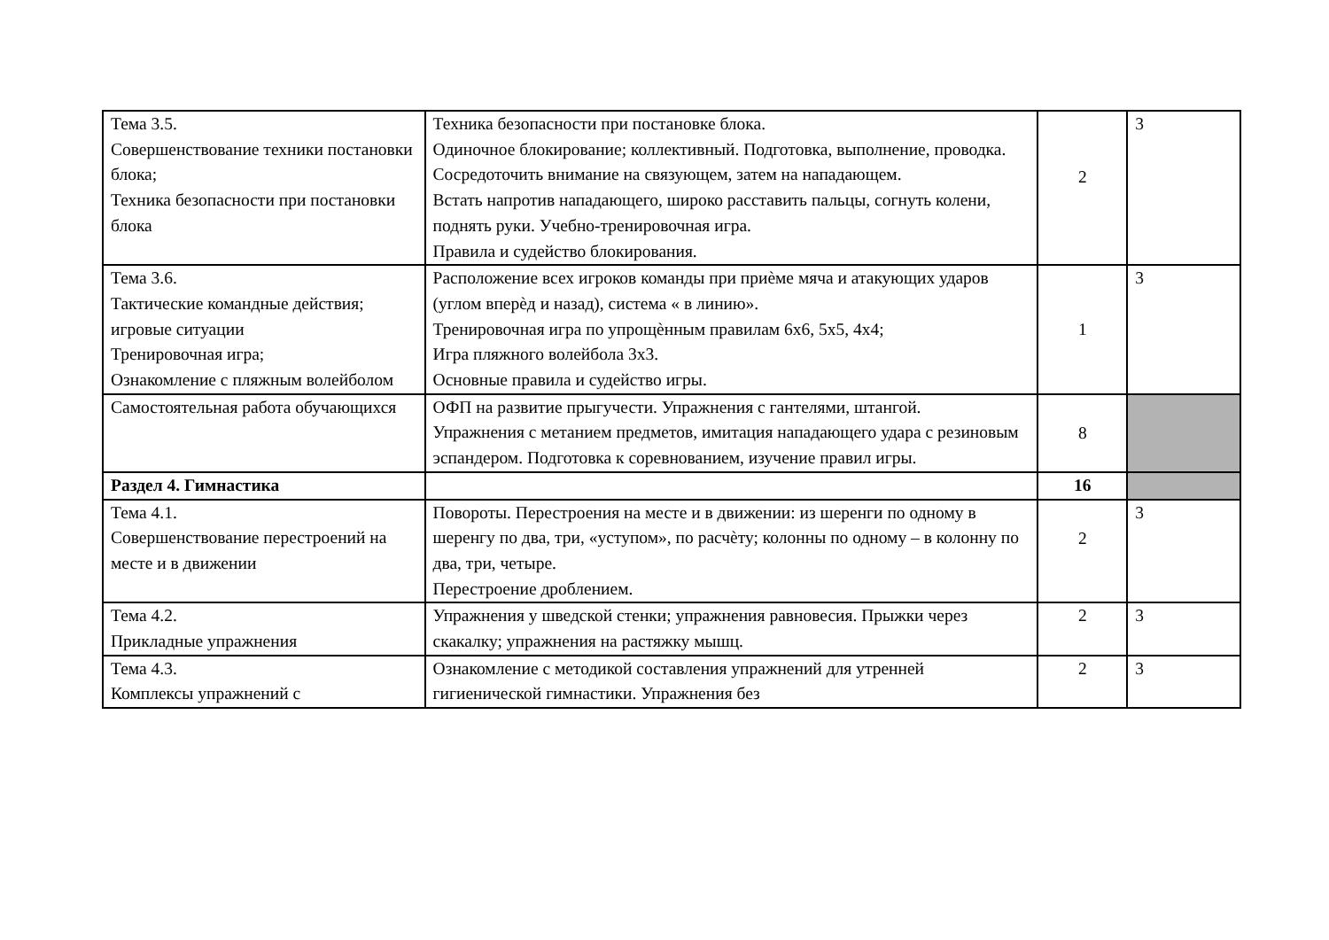| Тема 3.5. Совершенствование техники постановки блока; Техника безопасности при постановки блока | Техника безопасности при постановке блока. Одиночное блокирование; коллективный. Подготовка, выполнение, проводка. Сосредоточить внимание на связующем, затем на нападающем. Встать напротив нападающего, широко расставить пальцы, согнуть колени, поднять руки. Учебно-тренировочная игра. Правила и судейство блокирования. | 2 | 3 |
| Тема 3.6. Тактические командные действия; игровые ситуации Тренировочная игра; Ознакомление с пляжным волейболом | Расположение всех игроков команды при приѐме мяча и атакующих ударов (углом вперѐд и назад), система « в линию». Тренировочная игра по упрощѐнным правилам 6х6, 5х5, 4х4; Игра пляжного волейбола 3х3. Основные правила и судейство игры. | 1 | 3 |
| Самостоятельная работа обучающихся | ОФП на развитие прыгучести. Упражнения с гантелями, штангой. Упражнения с метанием предметов, имитация нападающего удара с резиновым эспандером. Подготовка к соревнованием, изучение правил игры. | 8 | |
| Раздел 4. Гимнастика | | 16 | |
| Тема 4.1. Совершенствование перестроений на месте и в движении | Повороты. Перестроения на месте и в движении: из шеренги по одному в шеренгу по два, три, «уступом», по расчѐту; колонны по одному – в колонну по два, три, четыре. Перестроение дроблением. | 2 | 3 |
| Тема 4.2. Прикладные упражнения | Упражнения у шведской стенки; упражнения равновесия. Прыжки через скакалку; упражнения на растяжку мышц. | 2 | 3 |
| Тема 4.3. Комплексы упражнений с | Ознакомление с методикой составления упражнений для утренней гигиенической гимнастики. Упражнения без | 2 | 3 |